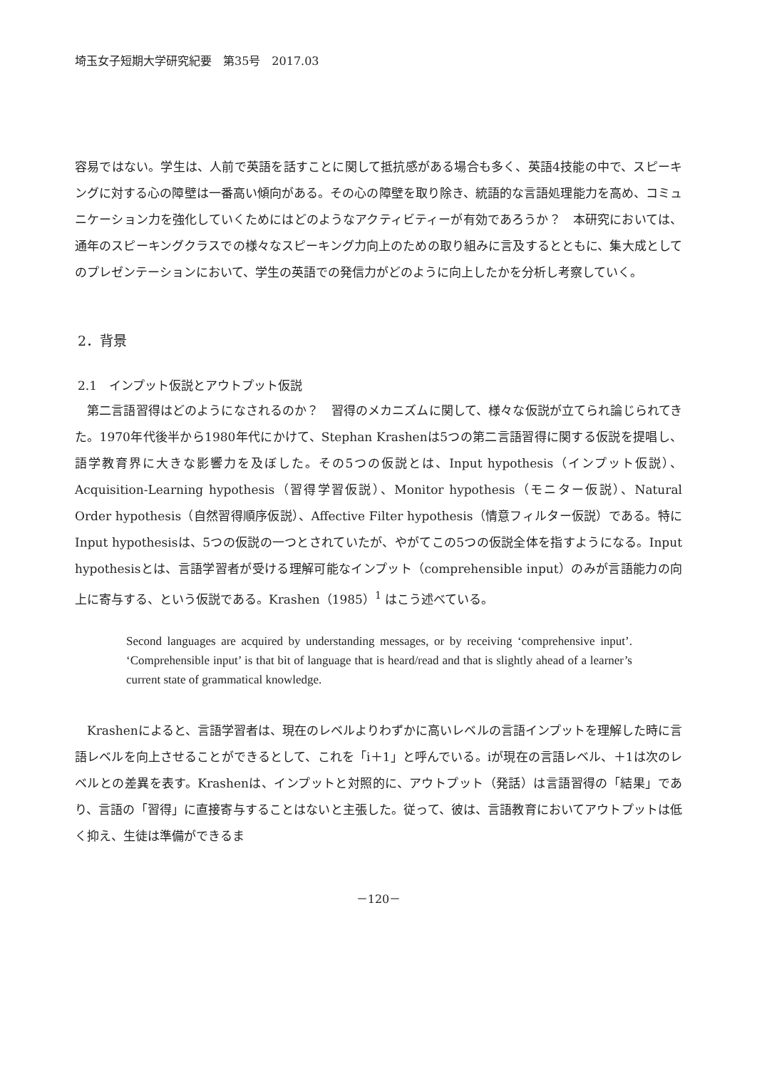埼玉女子短期大学研究紀要　第35号　2017.03
容易ではない。学生は、人前で英語を話すことに関して抵抗感がある場合も多く、英語4技能の中で、スピーキングに対する心の障壁は一番高い傾向がある。その心の障壁を取り除き、統語的な言語処理能力を高め、コミュニケーション力を強化していくためにはどのようなアクティビティーが有効であろうか？　本研究においては、通年のスピーキングクラスでの様々なスピーキング力向上のための取り組みに言及するとともに、集大成としてのプレゼンテーションにおいて、学生の英語での発信力がどのように向上したかを分析し考察していく。
2．背景
2.1　インプット仮説とアウトプット仮説
　第二言語習得はどのようになされるのか？　習得のメカニズムに関して、様々な仮説が立てられ論じられてきた。1970年代後半から1980年代にかけて、Stephan Krashenは5つの第二言語習得に関する仮説を提唱し、語学教育界に大きな影響力を及ぼした。その5つの仮説とは、Input hypothesis（インプット仮説）、Acquisition-Learning hypothesis（習得学習仮説）、Monitor hypothesis（モニター仮説）、Natural Order hypothesis（自然習得順序仮説）、Affective Filter hypothesis（情意フィルター仮説）である。特にInput hypothesisは、5つの仮説の一つとされていたが、やがてこの5つの仮説全体を指すようになる。Input hypothesisとは、言語学習者が受ける理解可能なインプット（comprehensible input）のみが言語能力の向上に寄与する、という仮説である。Krashen（1985）<sup>1</sup> はこう述べている。
Second languages are acquired by understanding messages, or by receiving ‘comprehensive input’. ‘Comprehensible input’ is that bit of language that is heard/read and that is slightly ahead of a learner’s current state of grammatical knowledge.
　Krashenによると、言語学習者は、現在のレベルよりわずかに高いレベルの言語インプットを理解した時に言語レベルを向上させることができるとして、これを「i＋1」と呼んでいる。iが現在の言語レベル、＋1は次のレベルとの差異を表す。Krashenは、インプットと対照的に、アウトプット（発話）は言語習得の「結果」であり、言語の「習得」に直接寄与することはないと主張した。従って、彼は、言語教育においてアウトプットは低く抑え、生徒は準備ができるま
－120－